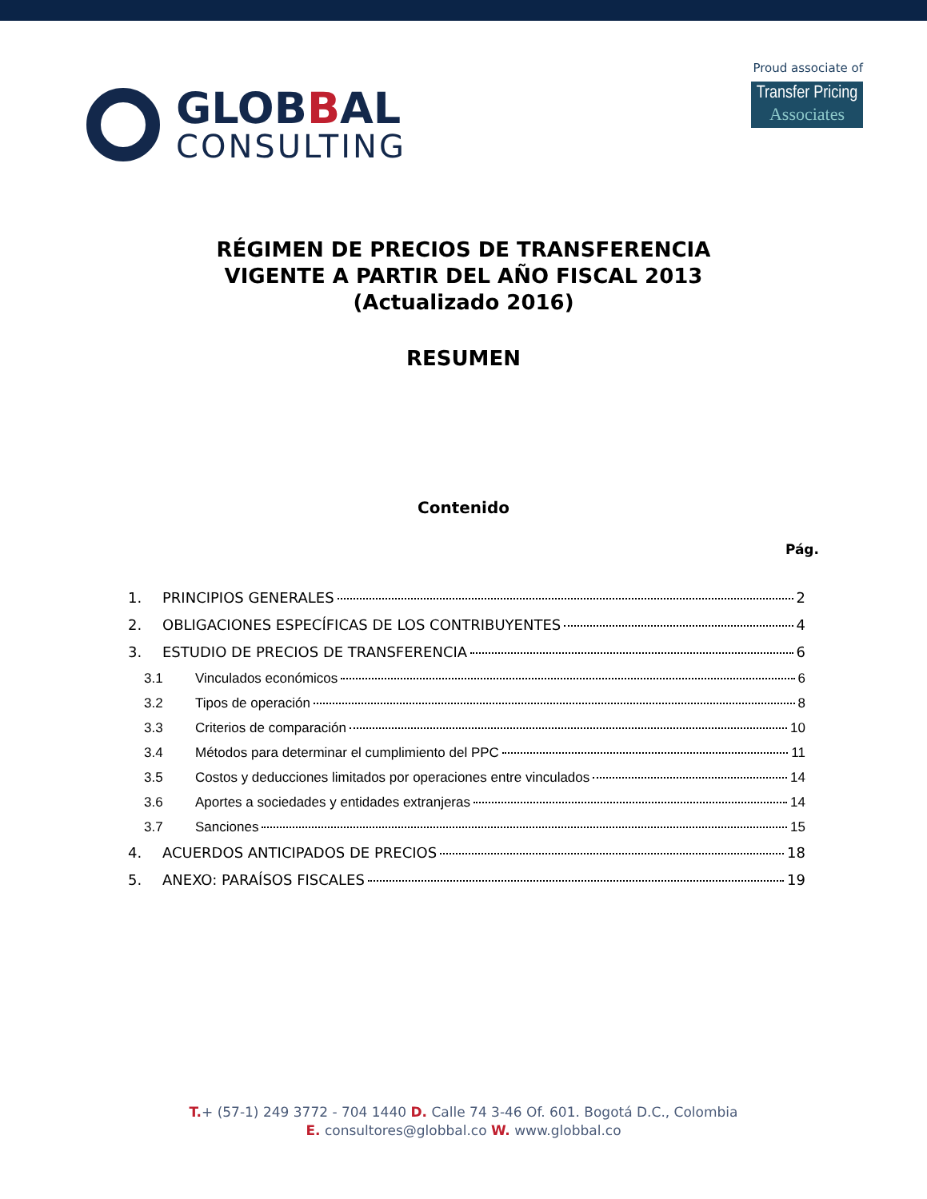GLOBBAL
CONSULTING
Proud associate of
Transfer Pricing
Associates
RÉGIMEN DE PRECIOS DE TRANSFERENCIA
VIGENTE A PARTIR DEL AÑO FISCAL 2013
(Actualizado 2016)
RESUMEN
Contenido
Pág.
1. PRINCIPIOS GENERALES 2
2. OBLIGACIONES ESPECÍFICAS DE LOS CONTRIBUYENTES 4
3. ESTUDIO DE PRECIOS DE TRANSFERENCIA 6
3.1 Vinculados económicos 6
3.2 Tipos de operación 8
3.3 Criterios de comparación 10
3.4 Métodos para determinar el cumplimiento del PPC 11
3.5 Costos y deducciones limitados por operaciones entre vinculados 14
3.6 Aportes a sociedades y entidades extranjeras 14
3.7 Sanciones 15
4. ACUERDOS ANTICIPADOS DE PRECIOS 18
5. ANEXO: PARAÍSOS FISCALES 19
T.+ (57-1) 249 3772 - 704 1440 D. Calle 74 3-46 Of. 601. Bogotá D.C., Colombia
E. consultores@globbal.co W. www.globbal.co